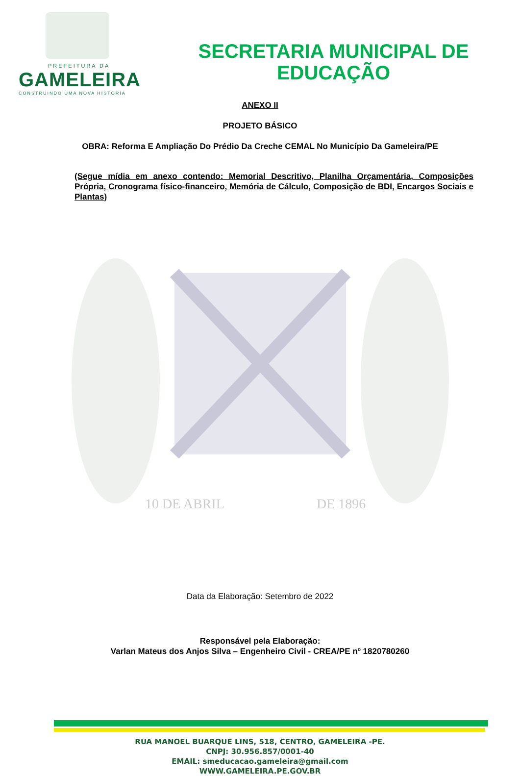PREFEITURA DA
GAMELEIRA
CONSTRUINDO UMA NOVA HISTÓRIA
SECRETARIA MUNICIPAL DE
EDUCAÇÃO
ANEXO II
PROJETO BÁSICO
OBRA: Reforma E Ampliação Do Prédio Da Creche CEMAL No Município Da Gameleira/PE
(Segue mídia em anexo contendo: Memorial Descritivo, Planilha Orçamentária, Composições Própria, Cronograma físico-financeiro, Memória de Cálculo, Composição de BDI, Encargos Sociais e Plantas)
10 DE ABRIL
DE 1896
Data da Elaboração: Setembro de 2022
Responsável pela Elaboração:
Varlan Mateus dos Anjos Silva – Engenheiro Civil - CREA/PE nº 1820780260
RUA MANOEL BUARQUE LINS, 518, CENTRO, GAMELEIRA -PE.
CNPJ: 30.956.857/0001-40
EMAIL: smeducacao.gameleira@gmail.com
WWW.GAMELEIRA.PE.GOV.BR